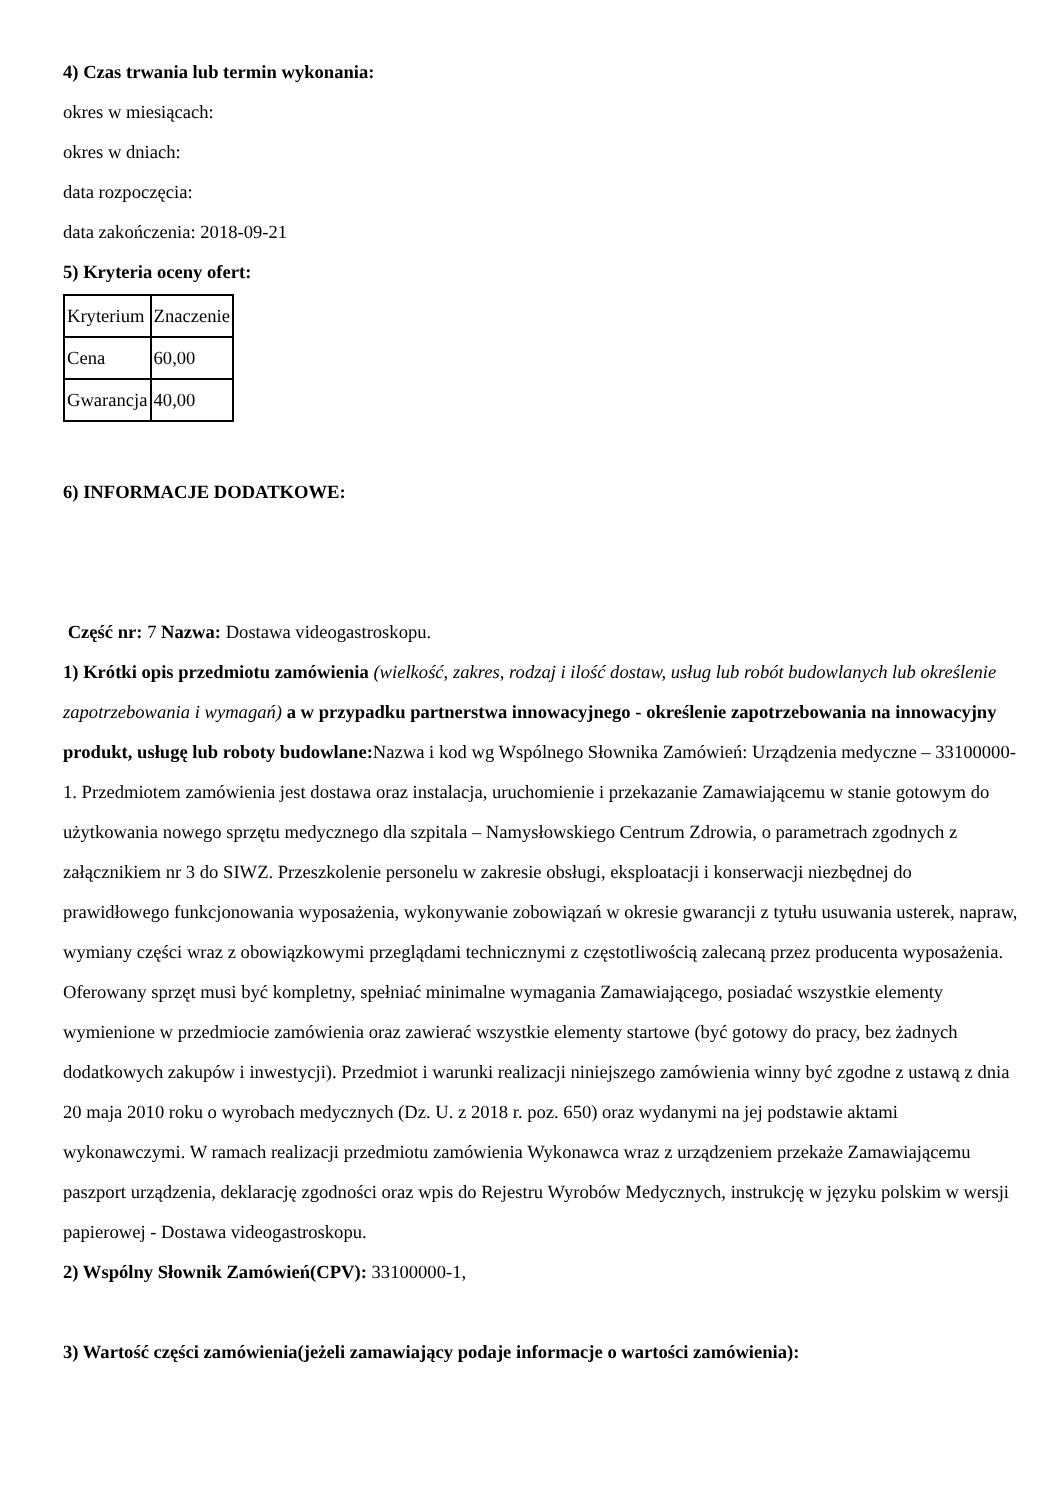4) Czas trwania lub termin wykonania:
okres w miesiącach:
okres w dniach:
data rozpoczęcia:
data zakończenia: 2018-09-21
5) Kryteria oceny ofert:
| Kryterium | Znaczenie |
| Cena | 60,00 |
| Gwarancja | 40,00 |
6) INFORMACJE DODATKOWE:
Część nr: 7 Nazwa: Dostawa videogastroskopu.
1) Krótki opis przedmiotu zamówienia (wielkość, zakres, rodzaj i ilość dostaw, usług lub robót budowlanych lub określenie zapotrzebowania i wymagań) a w przypadku partnerstwa innowacyjnego - określenie zapotrzebowania na innowacyjny produkt, usługę lub roboty budowlane: Nazwa i kod wg Wspólnego Słownika Zamówień: Urządzenia medyczne – 33100000-1. Przedmiotem zamówienia jest dostawa oraz instalacja, uruchomienie i przekazanie Zamawiającemu w stanie gotowym do użytkowania nowego sprzętu medycznego dla szpitala – Namysłowskiego Centrum Zdrowia, o parametrach zgodnych z załącznikiem nr 3 do SIWZ. Przeszkolenie personelu w zakresie obsługi, eksploatacji i konserwacji niezbędnej do prawidłowego funkcjonowania wyposażenia, wykonywanie zobowiązań w okresie gwarancji z tytułu usuwania usterek, napraw, wymiany części wraz z obowiązkowymi przeglądami technicznymi z częstotliwością zalecaną przez producenta wyposażenia. Oferowany sprzęt musi być kompletny, spełniać minimalne wymagania Zamawiającego, posiadać wszystkie elementy wymienione w przedmiocie zamówienia oraz zawierać wszystkie elementy startowe (być gotowy do pracy, bez żadnych dodatkowych zakupów i inwestycji). Przedmiot i warunki realizacji niniejszego zamówienia winny być zgodne z ustawą z dnia 20 maja 2010 roku o wyrobach medycznych (Dz. U. z 2018 r. poz. 650) oraz wydanymi na jej podstawie aktami wykonawczymi. W ramach realizacji przedmiotu zamówienia Wykonawca wraz z urządzeniem przekaże Zamawiającemu paszport urządzenia, deklarację zgodności oraz wpis do Rejestru Wyrobów Medycznych, instrukcję w języku polskim w wersji papierowej - Dostawa videogastroskopu.
2) Wspólny Słownik Zamówień(CPV): 33100000-1,
3) Wartość części zamówienia(jeżeli zamawiający podaje informacje o wartości zamówienia):